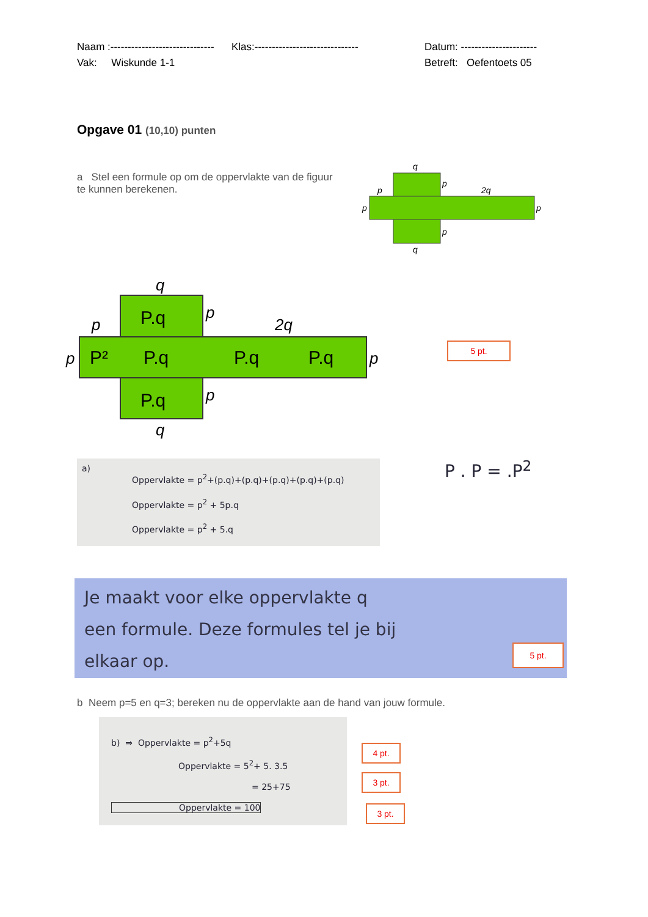Naam :------------------------------
Klas:------------------------------
Datum: ----------------------
Vak: Wiskunde 1-1 Betreft: Oefentoets 05
Opgave 01 (10,10) punten
a Stel een formule op om de oppervlakte van de figuur te kunnen berekenen.
q
p
p
2q
p
p
p
q
q
p
p
2q
p
p
p
q
P.q
P²
P.q
P.q
P.q
P.q
5 pt.
a)
Oppervlakte = p<sup>2</sup>+(p.q)+(p.q)+(p.q)+(p.q)+(p.q)
Oppervlakte = p<sup>2</sup> + 5p.q
Oppervlakte = p<sup>2</sup> + 5.q
P . P = .P<sup>2</sup>
Je maakt voor elke oppervlakte q
een formule. Deze formules tel je bij
elkaar op.
5 pt.
b Neem p=5 en q=3; bereken nu de oppervlakte aan de hand van jouw formule.
b) ⇒ Oppervlakte = p<sup>2</sup>+5q
Oppervlakte = 5<sup>2</sup>+ 5. 3.5
= 25+75
Oppervlakte = 100
4 pt.
3 pt.
3 pt.